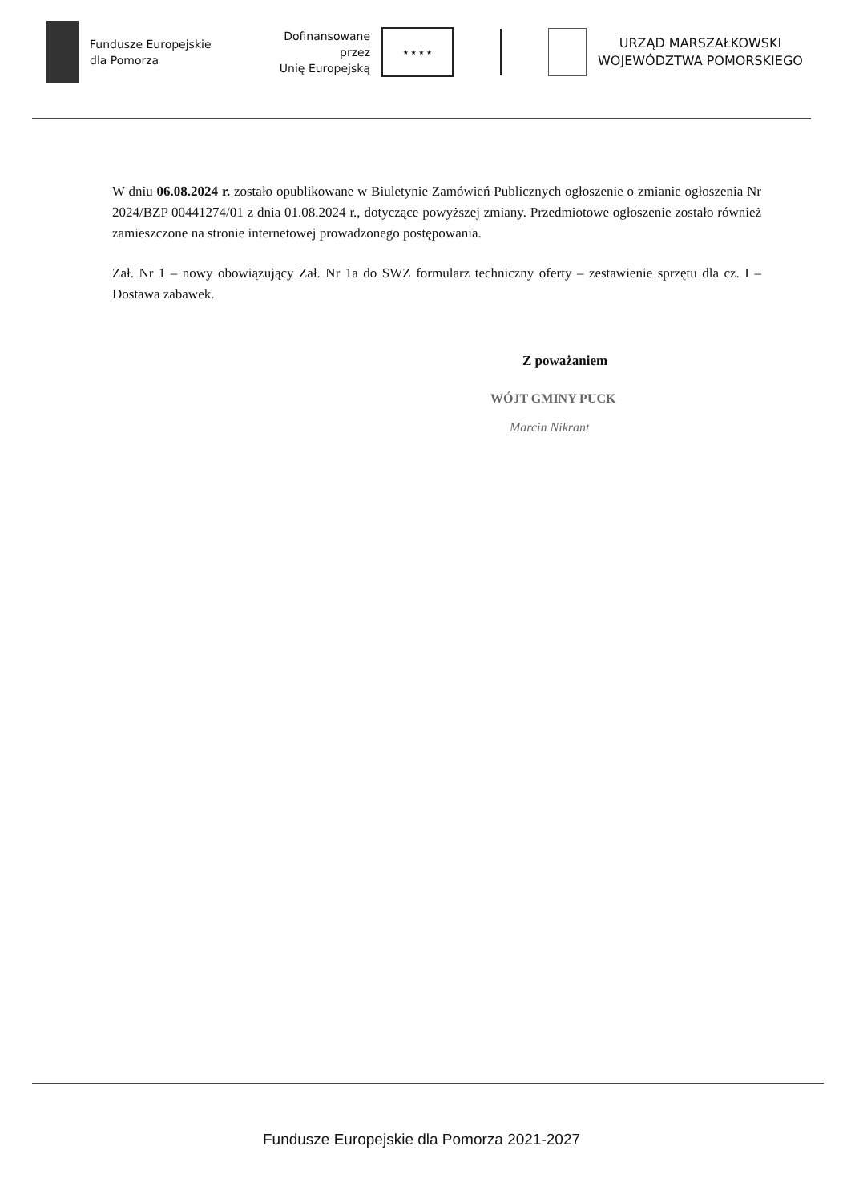Fundusze Europejskie
dla Pomorza
Dofinansowane przez
Unię Europejską
★ ★ ★ ★
URZĄD MARSZAŁKOWSKI
WOJEWÓDZTWA POMORSKIEGO
W dniu 06.08.2024 r. zostało opublikowane w Biuletynie Zamówień Publicznych ogłoszenie o zmianie ogłoszenia Nr 2024/BZP 00441274/01 z dnia 01.08.2024 r., dotyczące powyższej zmiany. Przedmiotowe ogłoszenie zostało również zamieszczone na stronie internetowej prowadzonego postępowania.
Zał. Nr 1 – nowy obowiązujący Zał. Nr 1a do SWZ formularz techniczny oferty – zestawienie sprzętu dla cz. I – Dostawa zabawek.
Z poważaniem
WÓJT GMINY PUCK
Marcin Nikrant
Fundusze Europejskie dla Pomorza 2021-2027